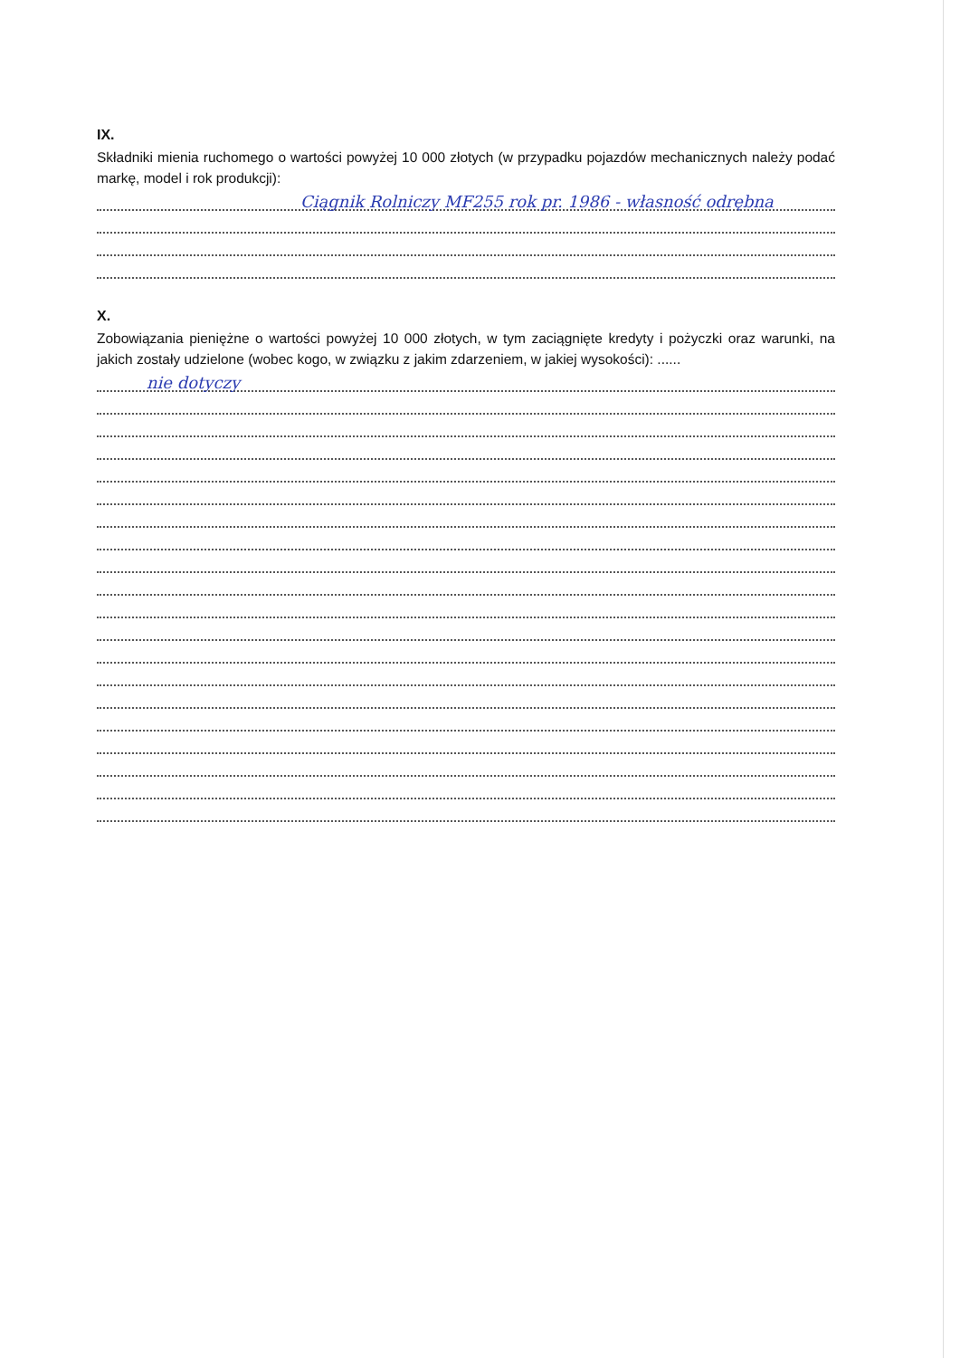IX.
Składniki mienia ruchomego o wartości powyżej 10 000 złotych (w przypadku pojazdów mechanicznych należy podać markę, model i rok produkcji):
Ciągnik Rolniczy MF255 rok pr. 1986 - własność odrębna
X.
Zobowiązania pieniężne o wartości powyżej 10 000 złotych, w tym zaciągnięte kredyty i pożyczki oraz warunki, na jakich zostały udzielone (wobec kogo, w związku z jakim zdarzeniem, w jakiej wysokości): ......
nie dotyczy